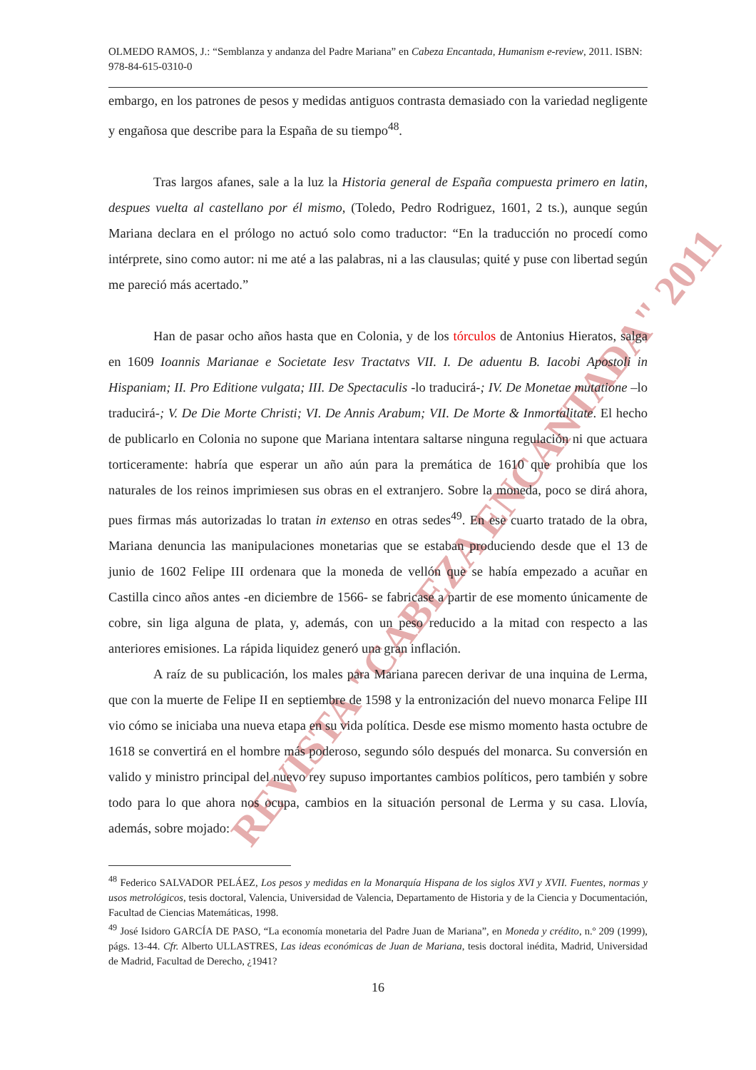REVISTA "CABEZA ENCANTADA" 2011
OLMEDO RAMOS, J.: “Semblanza y andanza del Padre Mariana” en Cabeza Encantada, Humanism e-review, 2011. ISBN: 978-84-615-0310-0
embargo, en los patrones de pesos y medidas antiguos contrasta demasiado con la variedad negligente y engañosa que describe para la España de su tiempo<sup>48</sup>.
Tras largos afanes, sale a la luz la Historia general de España compuesta primero en latin, despues vuelta al castellano por él mismo, (Toledo, Pedro Rodriguez, 1601, 2 ts.), aunque según Mariana declara en el prólogo no actuó solo como traductor: “En la traducción no procedí como intérprete, sino como autor: ni me até a las palabras, ni a las clausulas; quité y puse con libertad según me pareció más acertado.”
Han de pasar ocho años hasta que en Colonia, y de los tórculos de Antonius Hieratos, salga en 1609 Ioannis Marianae e Societate Iesv Tractatvs VII. I. De aduentu B. Iacobi Apostoli in Hispaniam; II. Pro Editione vulgata; III. De Spectaculis -lo traducirá-; IV. De Monetae mutatione –lo traducirá-; V. De Die Morte Christi; VI. De Annis Arabum; VII. De Morte & Inmortalitate. El hecho de publicarlo en Colonia no supone que Mariana intentara saltarse ninguna regulación ni que actuara torticeramente: habría que esperar un año aún para la premática de 1610 que prohibía que los naturales de los reinos imprimiesen sus obras en el extranjero. Sobre la moneda, poco se dirá ahora, pues firmas más autorizadas lo tratan in extenso en otras sedes<sup>49</sup>. En ese cuarto tratado de la obra, Mariana denuncia las manipulaciones monetarias que se estaban produciendo desde que el 13 de junio de 1602 Felipe III ordenara que la moneda de vellón que se había empezado a acuñar en Castilla cinco años antes -en diciembre de 1566- se fabricase a partir de ese momento únicamente de cobre, sin liga alguna de plata, y, además, con un peso reducido a la mitad con respecto a las anteriores emisiones. La rápida liquidez generó una gran inflación.
A raíz de su publicación, los males para Mariana parecen derivar de una inquina de Lerma, que con la muerte de Felipe II en septiembre de 1598 y la entronización del nuevo monarca Felipe III vio cómo se iniciaba una nueva etapa en su vida política. Desde ese mismo momento hasta octubre de 1618 se convertirá en el hombre más poderoso, segundo sólo después del monarca. Su conversión en valido y ministro principal del nuevo rey supuso importantes cambios políticos, pero también y sobre todo para lo que ahora nos ocupa, cambios en la situación personal de Lerma y su casa. Llovía, además, sobre mojado:
<sup>48</sup> Federico SALVADOR PELÁEZ, Los pesos y medidas en la Monarquía Hispana de los siglos XVI y XVII. Fuentes, normas y usos metrológicos, tesis doctoral, Valencia, Universidad de Valencia, Departamento de Historia y de la Ciencia y Documentación, Facultad de Ciencias Matemáticas, 1998.
<sup>49</sup> José Isidoro GARCÍA DE PASO, “La economía monetaria del Padre Juan de Mariana”, en Moneda y crédito, n.º 209 (1999), págs. 13-44. Cfr. Alberto ULLASTRES, Las ideas económicas de Juan de Mariana, tesis doctoral inédita, Madrid, Universidad de Madrid, Facultad de Derecho, ¿1941?
16